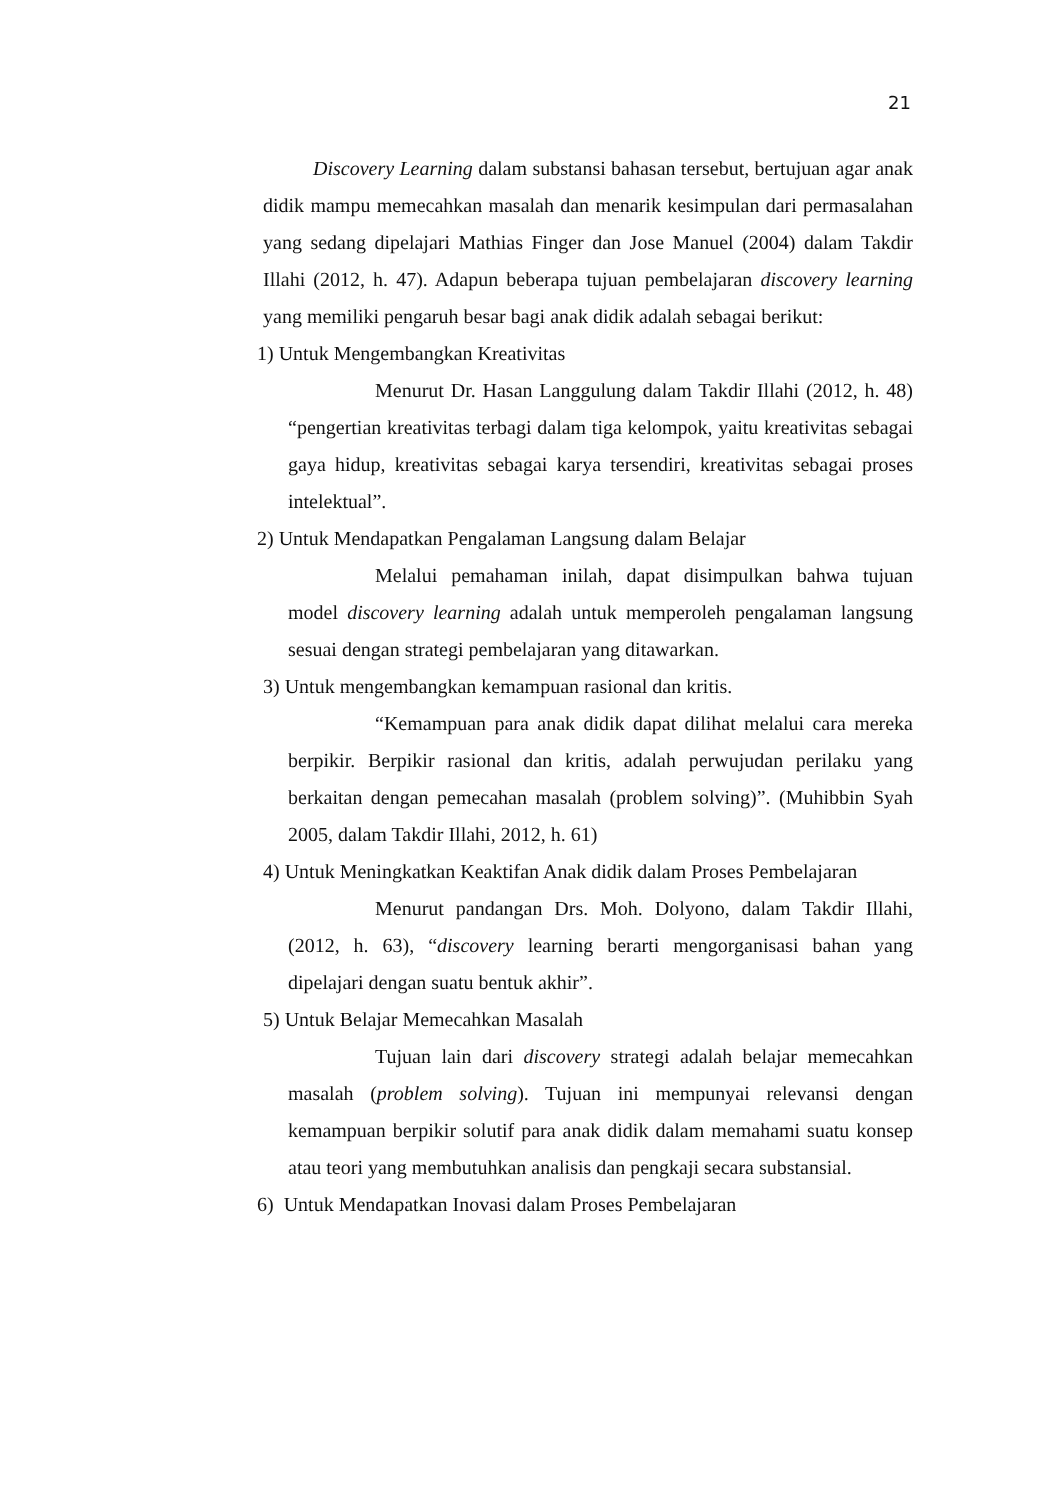21
Discovery Learning dalam substansi bahasan tersebut, bertujuan agar anak didik mampu memecahkan masalah dan menarik kesimpulan dari permasalahan yang sedang dipelajari Mathias Finger dan Jose Manuel (2004) dalam Takdir Illahi (2012, h. 47). Adapun beberapa tujuan pembelajaran discovery learning yang memiliki pengaruh besar bagi anak didik adalah sebagai berikut:
1) Untuk Mengembangkan Kreativitas
Menurut Dr. Hasan Langgulung dalam Takdir Illahi (2012, h. 48) “pengertian kreativitas terbagi dalam tiga kelompok, yaitu kreativitas sebagai gaya hidup, kreativitas sebagai karya tersendiri, kreativitas sebagai proses intelektual”.
2) Untuk Mendapatkan Pengalaman Langsung dalam Belajar
Melalui pemahaman inilah, dapat disimpulkan bahwa tujuan model discovery learning adalah untuk memperoleh pengalaman langsung sesuai dengan strategi pembelajaran yang ditawarkan.
3) Untuk mengembangkan kemampuan rasional dan kritis.
“Kemampuan para anak didik dapat dilihat melalui cara mereka berpikir. Berpikir rasional dan kritis, adalah perwujudan perilaku yang berkaitan dengan pemecahan masalah (problem solving)”. (Muhibbin Syah 2005, dalam Takdir Illahi, 2012, h. 61)
4) Untuk Meningkatkan Keaktifan Anak didik dalam Proses Pembelajaran
Menurut pandangan Drs. Moh. Dolyono, dalam Takdir Illahi, (2012, h. 63), “discovery learning berarti mengorganisasi bahan yang dipelajari dengan suatu bentuk akhir”.
5) Untuk Belajar Memecahkan Masalah
Tujuan lain dari discovery strategi adalah belajar memecahkan masalah (problem solving). Tujuan ini mempunyai relevansi dengan kemampuan berpikir solutif para anak didik dalam memahami suatu konsep atau teori yang membutuhkan analisis dan pengkaji secara substansial.
6) Untuk Mendapatkan Inovasi dalam Proses Pembelajaran